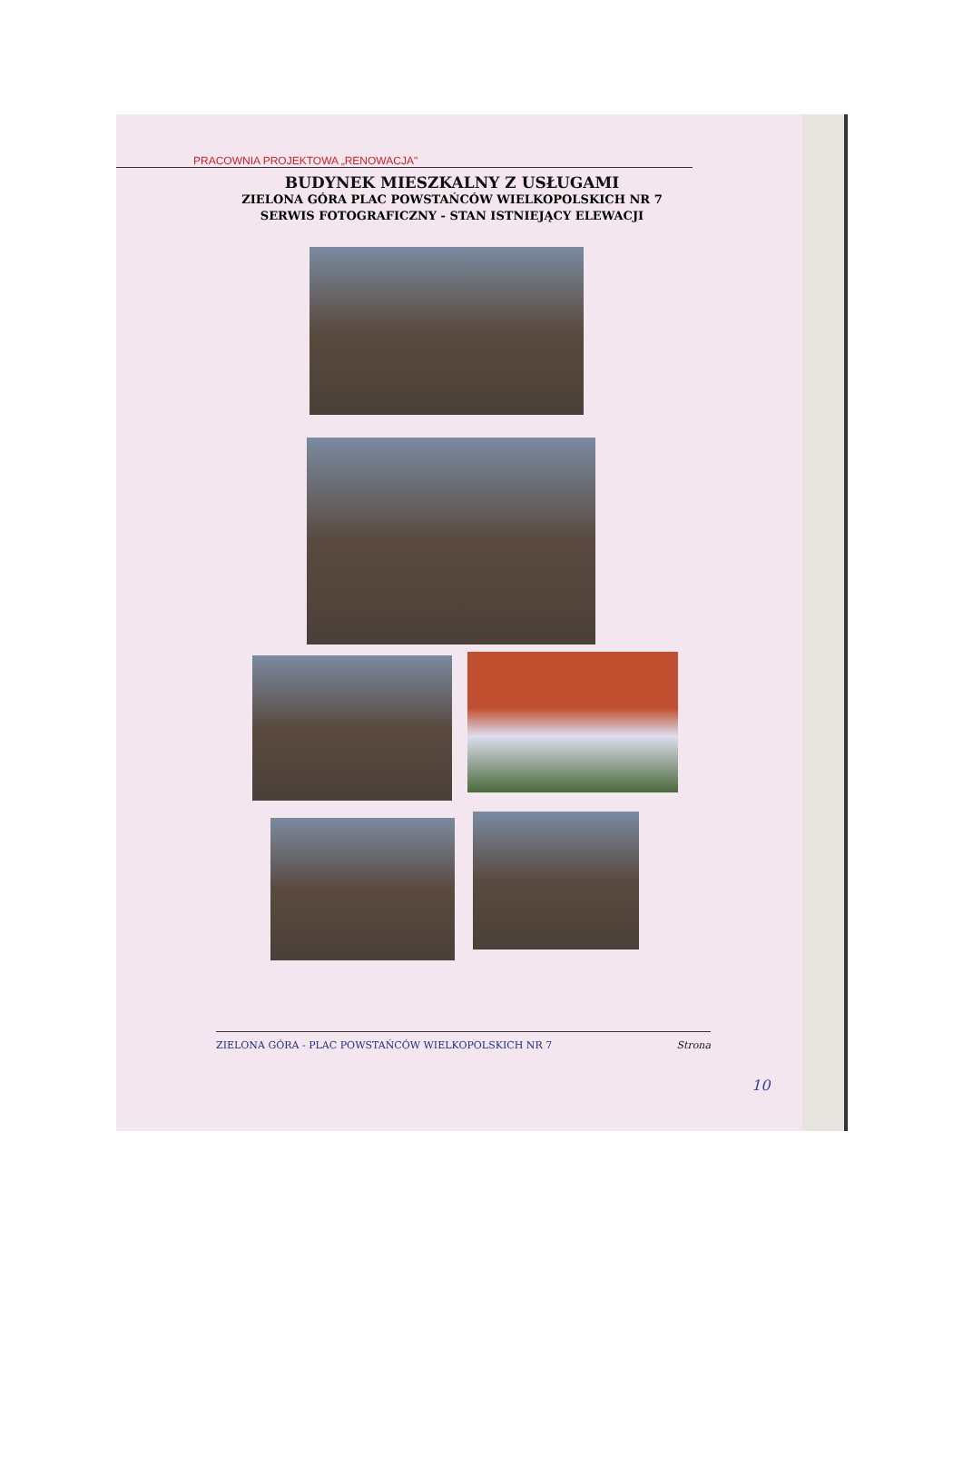PRACOWNIA PROJEKTOWA „RENOWACJA"
BUDYNEK MIESZKALNY Z USŁUGAMI
ZIELONA GÓRA PLAC POWSTAŃCÓW WIELKOPOLSKICH NR 7
SERWIS FOTOGRAFICZNY - STAN ISTNIEJĄCY ELEWACJI
ZIELONA GÓRA - PLAC POWSTAŃCÓW WIELKOPOLSKICH NR 7 Strona
10